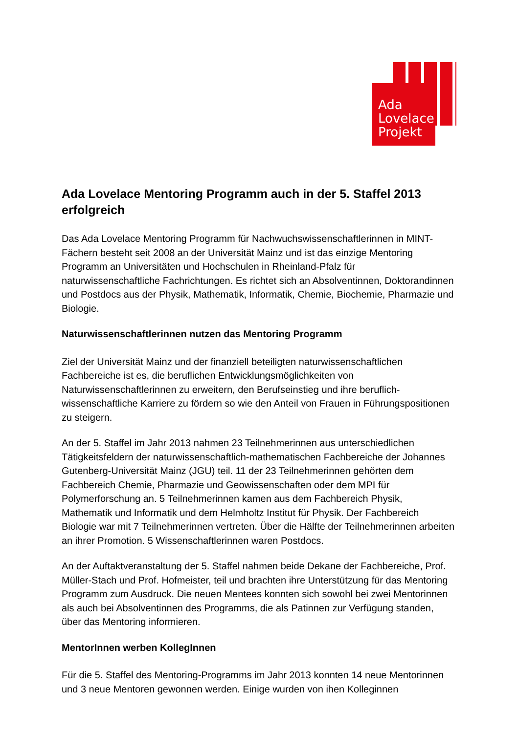Ada
Lovelace
Projekt
Ada Lovelace Mentoring Programm auch in der 5. Staffel 2013 erfolgreich
Das Ada Lovelace Mentoring Programm für Nachwuchswissenschaftlerinnen in MINT-Fächern besteht seit 2008 an der Universität Mainz und ist das einzige Mentoring Programm an Universitäten und Hochschulen in Rheinland-Pfalz für naturwissenschaftliche Fachrichtungen. Es richtet sich an Absolventinnen, Doktorandinnen und Postdocs aus der Physik, Mathematik, Informatik, Chemie, Biochemie, Pharmazie und Biologie.
Naturwissenschaftlerinnen nutzen das Mentoring Programm
Ziel der Universität Mainz und der finanziell beteiligten naturwissenschaftlichen Fachbereiche ist es, die beruflichen Entwicklungsmöglichkeiten von Naturwissenschaftlerinnen zu erweitern, den Berufseinstieg und ihre beruflich-wissenschaftliche Karriere zu fördern so wie den Anteil von Frauen in Führungspositionen zu steigern.
An der 5. Staffel im Jahr 2013 nahmen 23 Teilnehmerinnen aus unterschiedlichen Tätigkeitsfeldern der naturwissenschaftlich-mathematischen Fachbereiche der Johannes Gutenberg-Universität Mainz (JGU) teil. 11 der 23 Teilnehmerinnen gehörten dem Fachbereich Chemie, Pharmazie und Geowissenschaften oder dem MPI für Polymerforschung an. 5 Teilnehmerinnen kamen aus dem Fachbereich Physik, Mathematik und Informatik und dem Helmholtz Institut für Physik. Der Fachbereich Biologie war mit 7 Teilnehmerinnen vertreten. Über die Hälfte der Teilnehmerinnen arbeiten an ihrer Promotion. 5 Wissenschaftlerinnen waren Postdocs.
An der Auftaktveranstaltung der 5. Staffel nahmen beide Dekane der Fachbereiche, Prof. Müller-Stach und Prof. Hofmeister, teil und brachten ihre Unterstützung für das Mentoring Programm zum Ausdruck. Die neuen Mentees konnten sich sowohl bei zwei Mentorinnen als auch bei Absolventinnen des Programms, die als Patinnen zur Verfügung standen, über das Mentoring informieren.
MentorInnen werben KollegInnen
Für die 5. Staffel des Mentoring-Programms im Jahr 2013 konnten 14 neue Mentorinnen und 3 neue Mentoren gewonnen werden. Einige wurden von ihen Kolleginnen